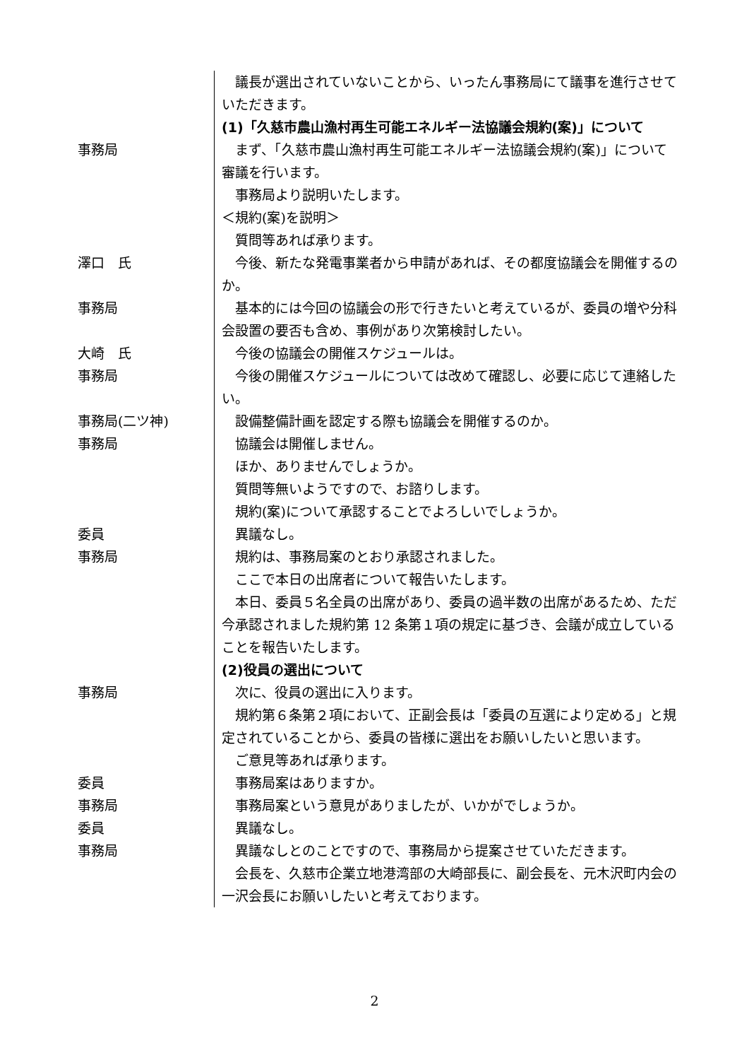議長が選出されていないことから、いったん事務局にて議事を進行させていただきます。
(1)「久慈市農山漁村再生可能エネルギー法協議会規約(案)」について
事務局 まず、「久慈市農山漁村再生可能エネルギー法協議会規約(案)」について審議を行います。
事務局より説明いたします。
＜規約(案)を説明＞
質問等あれば承ります。
澤口　氏 今後、新たな発電事業者から申請があれば、その都度協議会を開催するのか。
事務局 基本的には今回の協議会の形で行きたいと考えているが、委員の増や分科会設置の要否も含め、事例があり次第検討したい。
大崎　氏 今後の協議会の開催スケジュールは。
事務局 今後の開催スケジュールについては改めて確認し、必要に応じて連絡したい。
事務局(二ツ神) 設備整備計画を認定する際も協議会を開催するのか。
事務局 協議会は開催しません。
ほか、ありませんでしょうか。
質問等無いようですので、お諮りします。
規約(案)について承認することでよろしいでしょうか。
委員 異議なし。
事務局 規約は、事務局案のとおり承認されました。
ここで本日の出席者について報告いたします。
本日、委員５名全員の出席があり、委員の過半数の出席があるため、ただ今承認されました規約第 12 条第１項の規定に基づき、会議が成立していることを報告いたします。
(2)役員の選出について
事務局 次に、役員の選出に入ります。
規約第６条第２項において、正副会長は「委員の互選により定める」と規定されていることから、委員の皆様に選出をお願いしたいと思います。
ご意見等あれば承ります。
委員 事務局案はありますか。
事務局 事務局案という意見がありましたが、いかがでしょうか。
委員 異議なし。
事務局 異議なしとのことですので、事務局から提案させていただきます。
会長を、久慈市企業立地港湾部の大崎部長に、副会長を、元木沢町内会の一沢会長にお願いしたいと考えております。
2